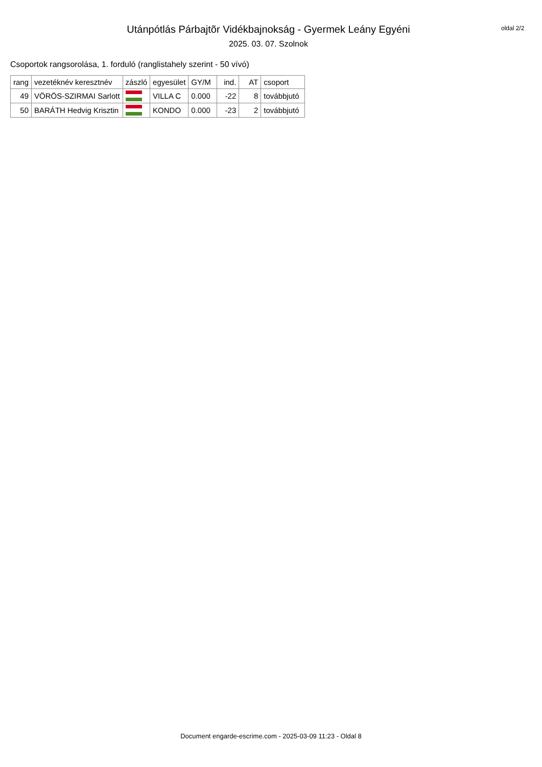Utánpótlás Párbajtõr Vidékbajnokság - Gyermek Leány Egyéni
2025. 03. 07. Szolnok
oldal 2/2
Csoportok rangsorolása, 1. forduló (ranglistahely szerint - 50 vívó)
| rang | vezetéknév keresztnév | zászló | egyesület | GY/M | ind. | AT | csoport |
| --- | --- | --- | --- | --- | --- | --- | --- |
| 49 | VÖRÖS-SZIRMAI Sarlott | | VILLA C | 0.000 | -22 | 8 | továbbjutó |
| 50 | BARÁTH Hedvig Krisztin | | KONDO | 0.000 | -23 | 2 | továbbjutó |
Document engarde-escrime.com - 2025-03-09 11:23 - Oldal 8